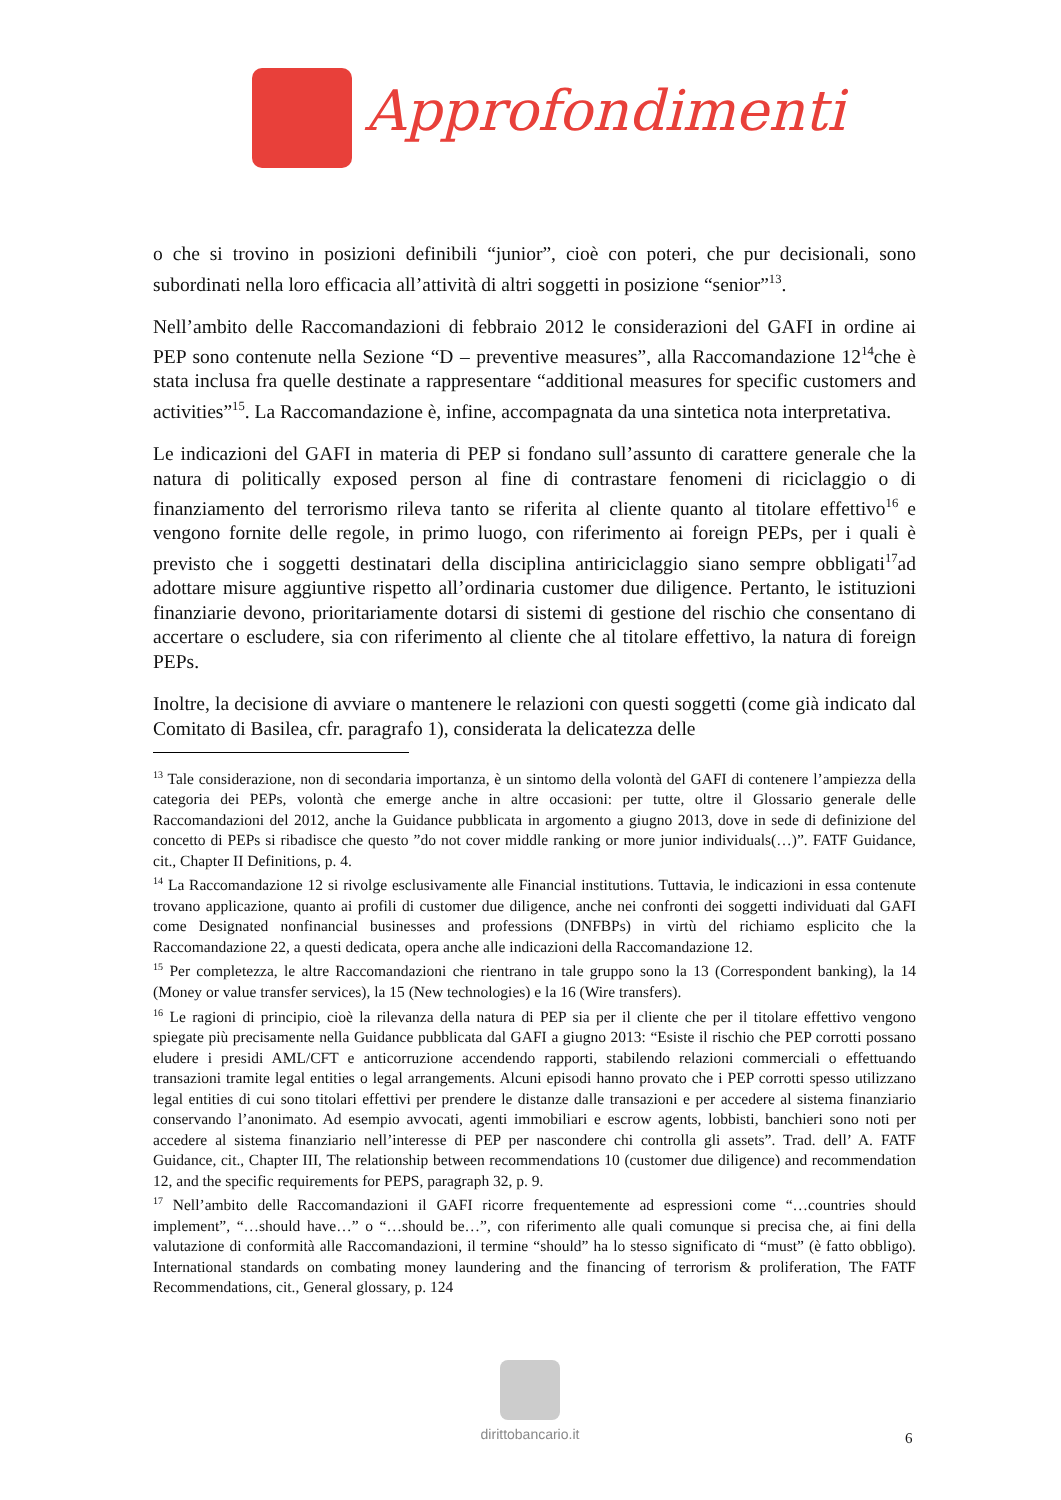Approfondimenti
o che si trovino in posizioni definibili “junior”, cioè con poteri, che pur decisionali, sono subordinati nella loro efficacia all’attività di altri soggetti in posizione “senior”<sup>13</sup>.
Nell’ambito delle Raccomandazioni di febbraio 2012 le considerazioni del GAFI in ordine ai PEP sono contenute nella Sezione “D – preventive measures”, alla Raccomandazione 12<sup>14</sup>che è stata inclusa fra quelle destinate a rappresentare “additional measures for specific customers and activities”<sup>15</sup>. La Raccomandazione è, infine, accompagnata da una sintetica nota interpretativa.
Le indicazioni del GAFI in materia di PEP si fondano sull’assunto di carattere generale che la natura di politically exposed person al fine di contrastare fenomeni di riciclaggio o di finanziamento del terrorismo rileva tanto se riferita al cliente quanto al titolare effettivo<sup>16</sup> e vengono fornite delle regole, in primo luogo, con riferimento ai foreign PEPs, per i quali è previsto che i soggetti destinatari della disciplina antiriciclaggio siano sempre obbligati<sup>17</sup>ad adottare misure aggiuntive rispetto all’ordinaria customer due diligence. Pertanto, le istituzioni finanziarie devono, prioritariamente dotarsi di sistemi di gestione del rischio che consentano di accertare o escludere, sia con riferimento al cliente che al titolare effettivo, la natura di foreign PEPs.
Inoltre, la decisione di avviare o mantenere le relazioni con questi soggetti (come già indicato dal Comitato di Basilea, cfr. paragrafo 1), considerata la delicatezza delle
<sup>13</sup> Tale considerazione, non di secondaria importanza, è un sintomo della volontà del GAFI di contenere l’ampiezza della categoria dei PEPs, volontà che emerge anche in altre occasioni: per tutte, oltre il Glossario generale delle Raccomandazioni del 2012, anche la Guidance pubblicata in argomento a giugno 2013, dove in sede di definizione del concetto di PEPs si ribadisce che questo ”do not cover middle ranking or more junior individuals(…)”. FATF Guidance, cit., Chapter II Definitions, p. 4.
<sup>14</sup> La Raccomandazione 12 si rivolge esclusivamente alle Financial institutions. Tuttavia, le indicazioni in essa contenute trovano applicazione, quanto ai profili di customer due diligence, anche nei confronti dei soggetti individuati dal GAFI come Designated nonfinancial businesses and professions (DNFBPs) in virtù del richiamo esplicito che la Raccomandazione 22, a questi dedicata, opera anche alle indicazioni della Raccomandazione 12.
<sup>15</sup> Per completezza, le altre Raccomandazioni che rientrano in tale gruppo sono la 13 (Correspondent banking), la 14 (Money or value transfer services), la 15 (New technologies) e la 16 (Wire transfers).
<sup>16</sup> Le ragioni di principio, cioè la rilevanza della natura di PEP sia per il cliente che per il titolare effettivo vengono spiegate più precisamente nella Guidance pubblicata dal GAFI a giugno 2013: “Esiste il rischio che PEP corrotti possano eludere i presidi AML/CFT e anticorruzione accendendo rapporti, stabilendo relazioni commerciali o effettuando transazioni tramite legal entities o legal arrangements. Alcuni episodi hanno provato che i PEP corrotti spesso utilizzano legal entities di cui sono titolari effettivi per prendere le distanze dalle transazioni e per accedere al sistema finanziario conservando l’anonimato. Ad esempio avvocati, agenti immobiliari e escrow agents, lobbisti, banchieri sono noti per accedere al sistema finanziario nell’interesse di PEP per nascondere chi controlla gli assets”. Trad. dell’ A. FATF Guidance, cit., Chapter III, The relationship between recommendations 10 (customer due diligence) and recommendation 12, and the specific requirements for PEPS, paragraph 32, p. 9.
<sup>17</sup> Nell’ambito delle Raccomandazioni il GAFI ricorre frequentemente ad espressioni come “…countries should implement”, “…should have…” o “…should be…”, con riferimento alle quali comunque si precisa che, ai fini della valutazione di conformità alle Raccomandazioni, il termine “should” ha lo stesso significato di “must” (è fatto obbligo). International standards on combating money laundering and the financing of terrorism & proliferation, The FATF Recommendations, cit., General glossary, p. 124
dirittobancario.it
6